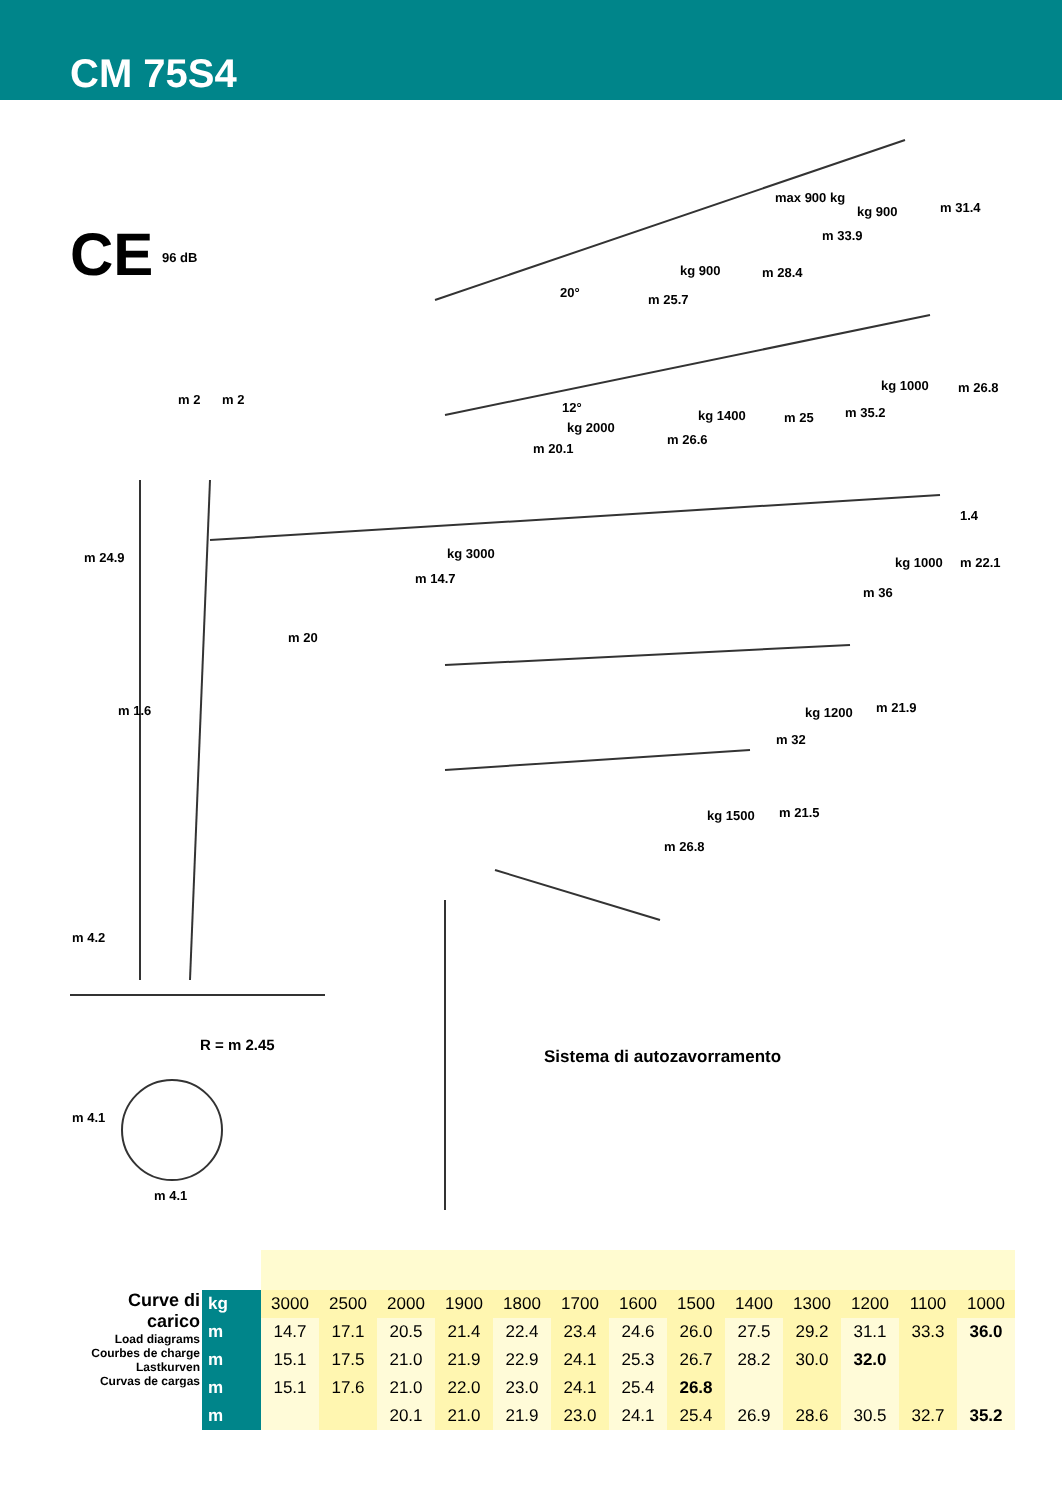CM 75S4
CE
max 900 kg
20° m 25.7
kg 900
kg 900
m 33.9
m 31.4
m 28.4
96 dB
12°
kg 2000
m 20.1
kg 1400
m 26.6
m 25
kg 1000
m 35.2
m 26.8
m 2 m 2
m 24.9 kg 3000
m 14.7
1.4
kg 1000
m 36
m 22.1
m 20
m 1.6 kg 1200
m 32
m 21.9
kg 1500
m 26.8
m 21.5
m 4.2
R = m 2.45
Sistema di autozavorramento
m 4.1
m 4.1
Curve di carico
Load diagrams
Courbes de charge
Lastkurven
Curvas de cargas
| kg | 3000 | 2500 | 2000 | 1900 | 1800 | 1700 | 1600 | 1500 | 1400 | 1300 | 1200 | 1100 | 1000 |
| m | 14.7 | 17.1 | 20.5 | 21.4 | 22.4 | 23.4 | 24.6 | 26.0 | 27.5 | 29.2 | 31.1 | 33.3 | 36.0 |
| m | 15.1 | 17.5 | 21.0 | 21.9 | 22.9 | 24.1 | 25.3 | 26.7 | 28.2 | 30.0 | 32.0 | | |
| m | 15.1 | 17.6 | 21.0 | 22.0 | 23.0 | 24.1 | 25.4 | 26.8 | | | | | |
| m | | | 20.1 | 21.0 | 21.9 | 23.0 | 24.1 | 25.4 | 26.9 | 28.6 | 30.5 | 32.7 | 35.2 |